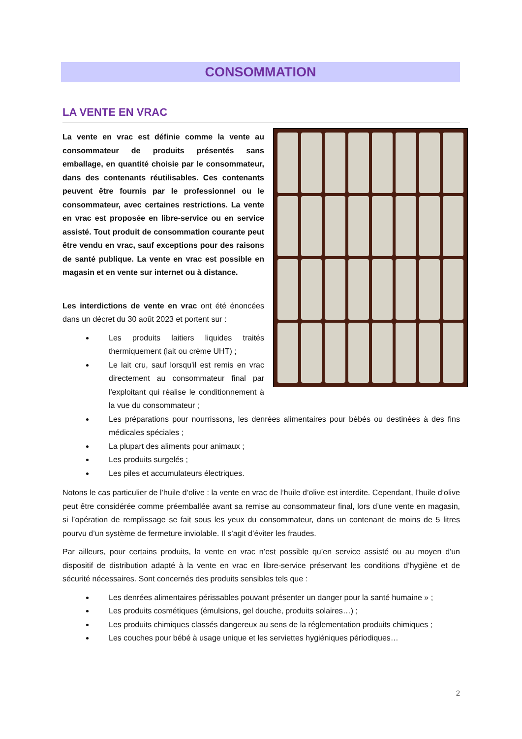CONSOMMATION
LA VENTE EN VRAC
La vente en vrac est définie comme la vente au consommateur de produits présentés sans emballage, en quantité choisie par le consommateur, dans des contenants réutilisables. Ces contenants peuvent être fournis par le professionnel ou le consommateur, avec certaines restrictions. La vente en vrac est proposée en libre-service ou en service assisté. Tout produit de consommation courante peut être vendu en vrac, sauf exceptions pour des raisons de santé publique. La vente en vrac est possible en magasin et en vente sur internet ou à distance.
Les interdictions de vente en vrac ont été énoncées dans un décret du 30 août 2023 et portent sur :
Les produits laitiers liquides traités thermiquement (lait ou crème UHT) ;
Le lait cru, sauf lorsqu'il est remis en vrac directement au consommateur final par l'exploitant qui réalise le conditionnement à la vue du consommateur ;
Les préparations pour nourrissons, les denrées alimentaires pour bébés ou destinées à des fins médicales spéciales ;
La plupart des aliments pour animaux ;
Les produits surgelés ;
Les piles et accumulateurs électriques.
Notons le cas particulier de l’huile d’olive : la vente en vrac de l’huile d’olive est interdite. Cependant, l’huile d’olive peut être considérée comme préemballée avant sa remise au consommateur final, lors d’une vente en magasin, si l’opération de remplissage se fait sous les yeux du consommateur, dans un contenant de moins de 5 litres pourvu d’un système de fermeture inviolable. Il s’agit d’éviter les fraudes.
Par ailleurs, pour certains produits, la vente en vrac n’est possible qu’en service assisté ou au moyen d'un dispositif de distribution adapté à la vente en vrac en libre-service préservant les conditions d’hygiène et de sécurité nécessaires. Sont concernés des produits sensibles tels que :
Les denrées alimentaires périssables pouvant présenter un danger pour la santé humaine » ;
Les produits cosmétiques (émulsions, gel douche, produits solaires…) ;
Les produits chimiques classés dangereux au sens de la réglementation produits chimiques ;
Les couches pour bébé à usage unique et les serviettes hygiéniques périodiques…
2